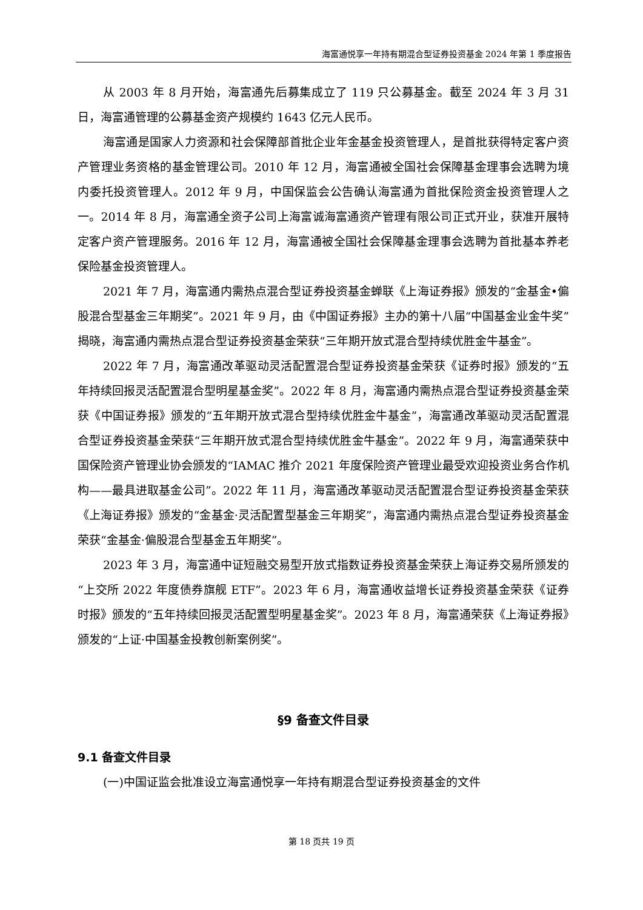海富通悦享一年持有期混合型证券投资基金 2024 年第 1 季度报告
从 2003 年 8 月开始，海富通先后募集成立了 119 只公募基金。截至 2024 年 3 月 31 日，海富通管理的公募基金资产规模约 1643 亿元人民币。
海富通是国家人力资源和社会保障部首批企业年金基金投资管理人，是首批获得特定客户资产管理业务资格的基金管理公司。2010 年 12 月，海富通被全国社会保障基金理事会选聘为境内委托投资管理人。2012 年 9 月，中国保监会公告确认海富通为首批保险资金投资管理人之一。2014 年 8 月，海富通全资子公司上海富诚海富通资产管理有限公司正式开业，获准开展特定客户资产管理服务。2016 年 12 月，海富通被全国社会保障基金理事会选聘为首批基本养老保险基金投资管理人。
2021 年 7 月，海富通内需热点混合型证券投资基金蝉联《上海证券报》颁发的“金基金•偏股混合型基金三年期奖”。2021 年 9 月，由《中国证券报》主办的第十八届“中国基金业金牛奖”揭晓，海富通内需热点混合型证券投资基金荣获“三年期开放式混合型持续优胜金牛基金”。
2022 年 7 月，海富通改革驱动灵活配置混合型证券投资基金荣获《证券时报》颁发的“五年持续回报灵活配置混合型明星基金奖”。2022 年 8 月，海富通内需热点混合型证券投资基金荣获《中国证券报》颁发的“五年期开放式混合型持续优胜金牛基金”，海富通改革驱动灵活配置混合型证券投资基金荣获“三年期开放式混合型持续优胜金牛基金”。2022 年 9 月，海富通荣获中国保险资产管理业协会颁发的“IAMAC 推介 2021 年度保险资产管理业最受欢迎投资业务合作机构——最具进取基金公司”。2022 年 11 月，海富通改革驱动灵活配置混合型证券投资基金荣获《上海证券报》颁发的“金基金·灵活配置型基金三年期奖”，海富通内需热点混合型证券投资基金荣获“金基金·偏股混合型基金五年期奖”。
2023 年 3 月，海富通中证短融交易型开放式指数证券投资基金荣获上海证券交易所颁发的“上交所 2022 年度债券旗舰 ETF”。2023 年 6 月，海富通收益增长证券投资基金荣获《证券时报》颁发的“五年持续回报灵活配置型明星基金奖”。2023 年 8 月，海富通荣获《上海证券报》颁发的“上证·中国基金投教创新案例奖”。
§9 备查文件目录
9.1 备查文件目录
(一)中国证监会批准设立海富通悦享一年持有期混合型证券投资基金的文件
第 18 页共 19 页